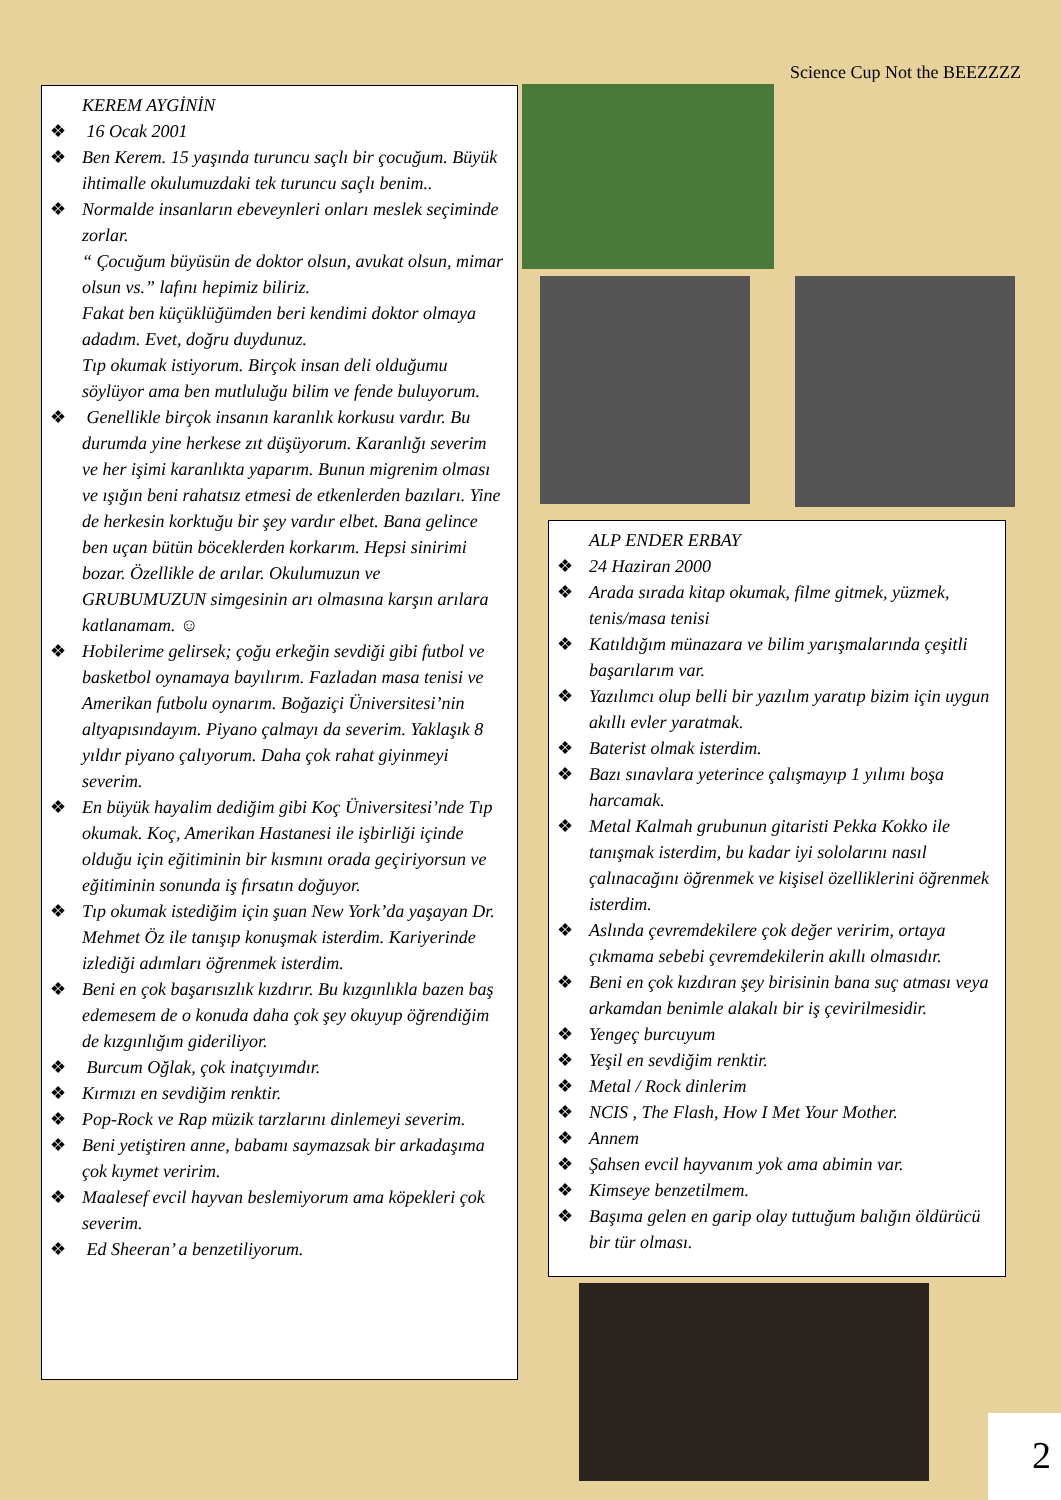Science Cup Not the BEEZZZZ
KEREM AYGİNİN
❖ 16 Ocak 2001
❖ Ben Kerem. 15 yaşında turuncu saçlı bir çocuğum. Büyük ihtimalle okulumuzdaki tek turuncu saçlı benim..
❖ Normalde insanların ebeveynleri onları meslek seçiminde zorlar.
“ Çocuğum büyüsün de doktor olsun, avukat olsun, mimar olsun vs.” lafını hepimiz biliriz.
Fakat ben küçüklüğümden beri kendimi doktor olmaya adadım. Evet, doğru duydunuz.
Tıp okumak istiyorum. Birçok insan deli olduğumu söylüyor ama ben mutluluğu bilim ve fende buluyorum.
❖ Genellikle birçok insanın karanlık korkusu vardır. Bu durumda yine herkese zıt düşüyorum. Karanlığı severim ve her işimi karanlıkta yaparım. Bunun migrenim olması ve ışığın beni rahatsız etmesi de etkenlerden bazıları. Yine de herkesin korktuğu bir şey vardır elbet. Bana gelince ben uçan bütün böceklerden korkarım. Hepsi sinirimi bozar. Özellikle de arılar. Okulumuzun ve GRUBUMUZUN simgesinin arı olmasına karşın arılara katlanamam. ☺
❖ Hobilerime gelirsek; çoğu erkeğin sevdiği gibi futbol ve basketbol oynamaya bayılırım. Fazladan masa tenisi ve Amerikan futbolu oynarım. Boğaziçi Üniversitesi’nin altyapısındayım. Piyano çalmayı da severim. Yaklaşık 8 yıldır piyano çalıyorum. Daha çok rahat giyinmeyi severim.
❖ En büyük hayalim dediğim gibi Koç Üniversitesi’nde Tıp okumak. Koç, Amerikan Hastanesi ile işbirliği içinde olduğu için eğitiminin bir kısmını orada geçiriyorsun ve eğitiminin sonunda iş fırsatın doğuyor.
❖ Tıp okumak istediğim için şuan New York’da yaşayan Dr. Mehmet Öz ile tanışıp konuşmak isterdim. Kariyerinde izlediği adımları öğrenmek isterdim.
❖ Beni en çok başarısızlık kızdırır. Bu kızgınlıkla bazen baş edemesem de o konuda daha çok şey okuyup öğrendiğim de kızgınlığım gideriliyor.
❖ Burcum Oğlak, çok inatçıyımdır.
❖ Kırmızı en sevdiğim renktir.
❖ Pop-Rock ve Rap müzik tarzlarını dinlemeyi severim.
❖ Beni yetiştiren anne, babamı saymazsak bir arkadaşıma çok kıymet veririm.
❖ Maalesef evcil hayvan beslemiyorum ama köpekleri çok severim.
❖ Ed Sheeran’ a benzetiliyorum.
ALP ENDER ERBAY
❖ 24 Haziran 2000
❖ Arada sırada kitap okumak, filme gitmek, yüzmek, tenis/masa tenisi
❖ Katıldığım münazara ve bilim yarışmalarında çeşitli başarılarım var.
❖ Yazılımcı olup belli bir yazılım yaratıp bizim için uygun akıllı evler yaratmak.
❖ Baterist olmak isterdim.
❖ Bazı sınavlara yeterince çalışmayıp 1 yılımı boşa harcamak.
❖ Metal Kalmah grubunun gitaristi Pekka Kokko ile tanışmak isterdim, bu kadar iyi sololarını nasıl çalınacağını öğrenmek ve kişisel özelliklerini öğrenmek isterdim.
❖ Aslında çevremdekilere çok değer veririm, ortaya çıkmama sebebi çevremdekilerin akıllı olmasıdır.
❖ Beni en çok kızdıran şey birisinin bana suç atması veya arkamdan benimle alakalı bir iş çevirilmesidir.
❖ Yengeç burcuyum
❖ Yeşil en sevdiğim renktir.
❖ Metal / Rock dinlerim
❖ NCIS , The Flash, How I Met Your Mother.
❖ Annem
❖ Şahsen evcil hayvanım yok ama abimin var.
❖ Kimseye benzetilmem.
❖ Başıma gelen en garip olay tuttuğum balığın öldürücü bir tür olması.
2